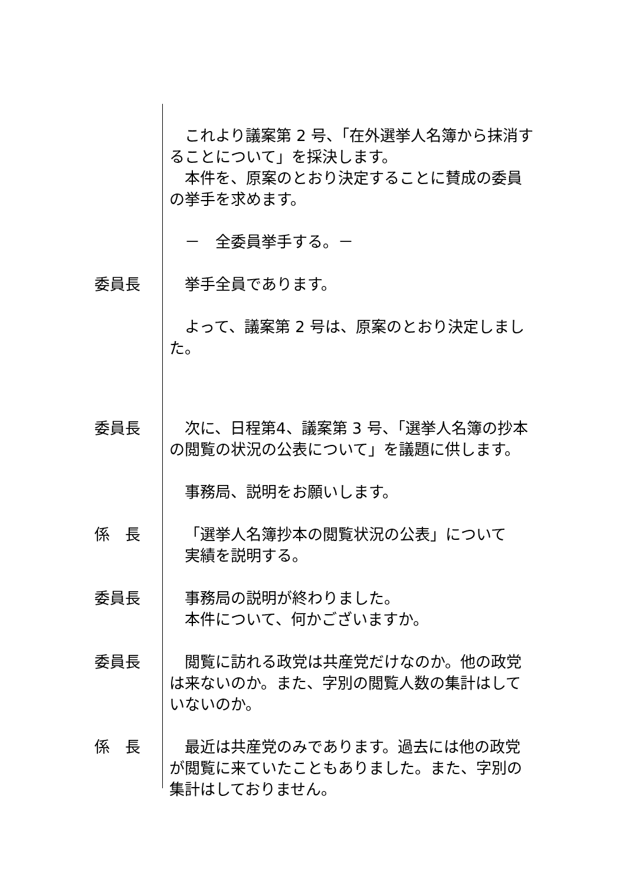これより議案第 2 号、「在外選挙人名簿から抹消することについて」を採決します。
本件を、原案のとおり決定することに賛成の委員の挙手を求めます。
－　全委員挙手する。－
委員長 挙手全員であります。
よって、議案第 2 号は、原案のとおり決定しました。
委員長 次に、日程第4、議案第 3 号、「選挙人名簿の抄本の閲覧の状況の公表について」を議題に供します。
事務局、説明をお願いします。
係　長 「選挙人名簿抄本の閲覧状況の公表」について
実績を説明する。
委員長 事務局の説明が終わりました。
本件について、何かございますか。
委員長 閲覧に訪れる政党は共産党だけなのか。他の政党は来ないのか。また、字別の閲覧人数の集計はしていないのか。
係　長 最近は共産党のみであります。過去には他の政党が閲覧に来ていたこともありました。また、字別の集計はしておりません。